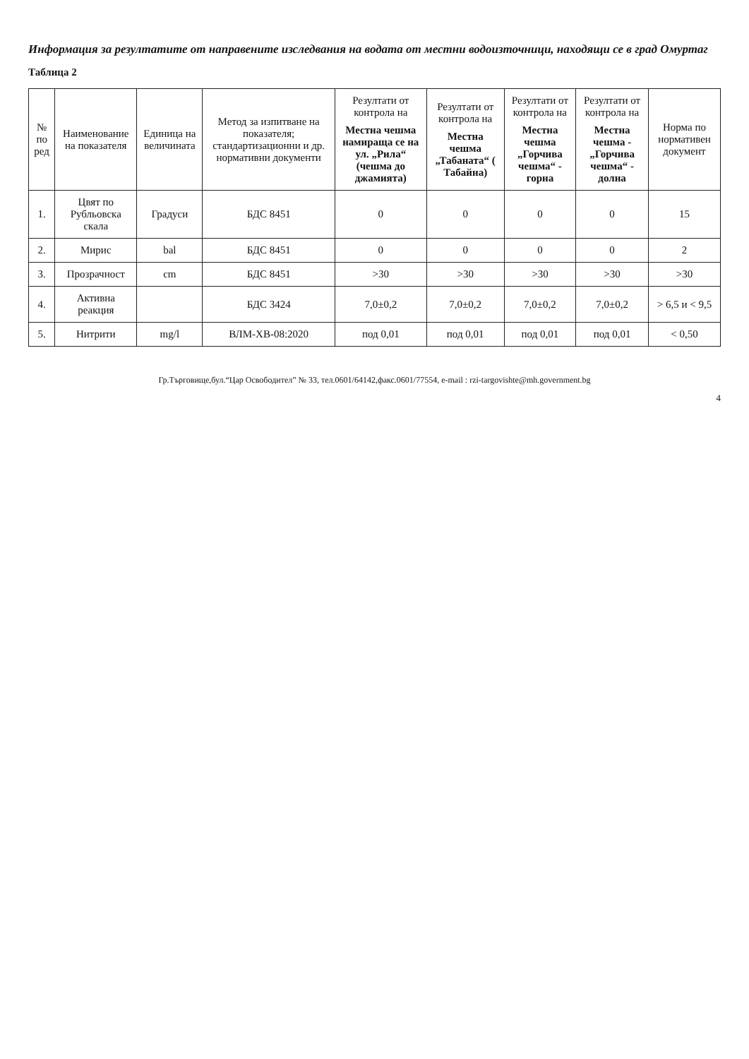Информация за резултатите от направените изследвания на водата от местни водоизточници, находящи се в град Омуртаг
Таблица 2
| № по ред | Наименование на показателя | Единица на величината | Метод за изпитване на показателя; стандартизационни и др. нормативни документи | Резултати от контрола на Местна чешма намираща се на ул. „Рила“ (чешма до джамията) | Резултати от контрола на Местна чешма „Табаната“ ( Табайна) | Резултати от контрола на Местна чешма „Горчива чешма“ - горна | Резултати от контрола на Местна чешма - „Горчива чешма“ - долна | Норма по нормативен документ |
| --- | --- | --- | --- | --- | --- | --- | --- | --- |
| 1. | Цвят по Рубльовска скала | Градуси | БДС 8451 | 0 | 0 | 0 | 0 | 15 |
| 2. | Мирис | bal | БДС 8451 | 0 | 0 | 0 | 0 | 2 |
| 3. | Прозрачност | cm | БДС 8451 | >30 | >30 | >30 | >30 | >30 |
| 4. | Активна реакция | | БДС 3424 | 7,0±0,2 | 7,0±0,2 | 7,0±0,2 | 7,0±0,2 | > 6,5 и < 9,5 |
| 5. | Нитрити | mg/l | ВЛМ-ХВ-08:2020 | под 0,01 | под 0,01 | под 0,01 | под 0,01 | < 0,50 |
Гр.Търговище,бул.“Цар Освободител” № 33, тел.0601/64142,факс.0601/77554, e-mail : rzi-targovishte@mh.government.bg
4